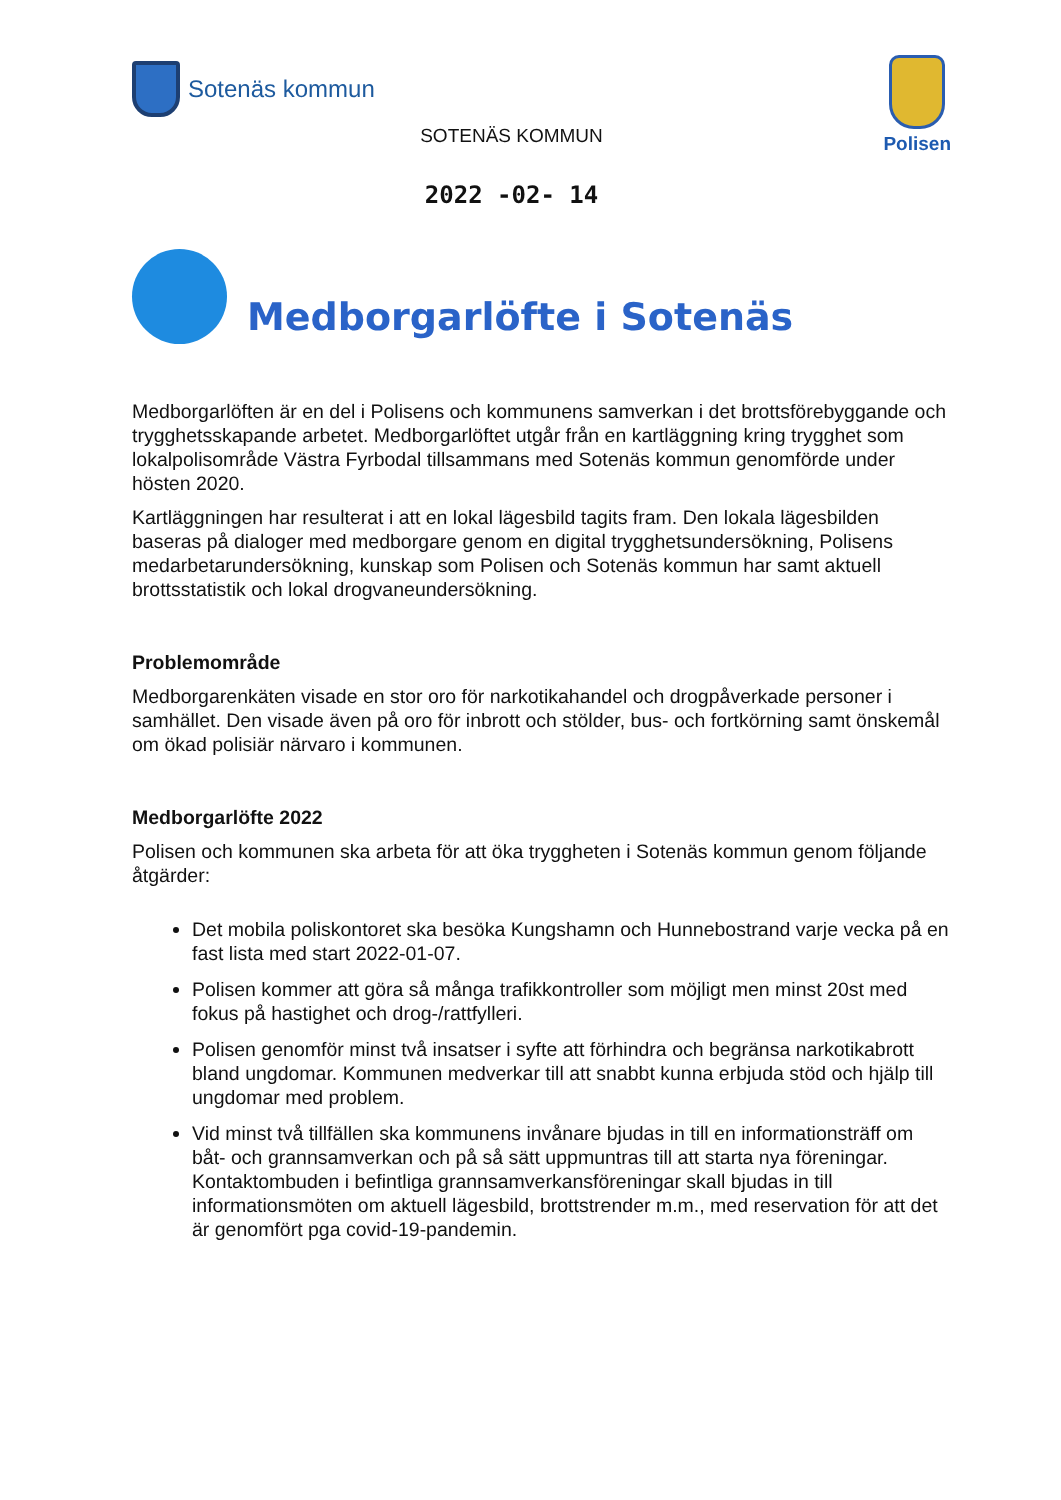Sotenäs kommun
Polisen
SOTENÄS KOMMUN
2022 -02- 14
Medborgarlöfte i Sotenäs
Medborgarlöften är en del i Polisens och kommunens samverkan i det brottsförebyggande och trygghetsskapande arbetet. Medborgarlöftet utgår från en kartläggning kring trygghet som lokalpolisområde Västra Fyrbodal tillsammans med Sotenäs kommun genomförde under hösten 2020.
Kartläggningen har resulterat i att en lokal lägesbild tagits fram. Den lokala lägesbilden baseras på dialoger med medborgare genom en digital trygghetsundersökning, Polisens medarbetarundersökning, kunskap som Polisen och Sotenäs kommun har samt aktuell brottsstatistik och lokal drogvaneundersökning.
Problemområde
Medborgarenkäten visade en stor oro för narkotikahandel och drogpåverkade personer i samhället. Den visade även på oro för inbrott och stölder, bus- och fortkörning samt önskemål om ökad polisiär närvaro i kommunen.
Medborgarlöfte 2022
Polisen och kommunen ska arbeta för att öka tryggheten i Sotenäs kommun genom följande åtgärder:
Det mobila poliskontoret ska besöka Kungshamn och Hunnebostrand varje vecka på en fast lista med start 2022-01-07.
Polisen kommer att göra så många trafikkontroller som möjligt men minst 20st med fokus på hastighet och drog-/rattfylleri.
Polisen genomför minst två insatser i syfte att förhindra och begränsa narkotikabrott bland ungdomar. Kommunen medverkar till att snabbt kunna erbjuda stöd och hjälp till ungdomar med problem.
Vid minst två tillfällen ska kommunens invånare bjudas in till en informationsträff om båt- och grannsamverkan och på så sätt uppmuntras till att starta nya föreningar. Kontaktombuden i befintliga grannsamverkansföreningar skall bjudas in till informationsmöten om aktuell lägesbild, brottstrender m.m., med reservation för att det är genomfört pga covid-19-pandemin.